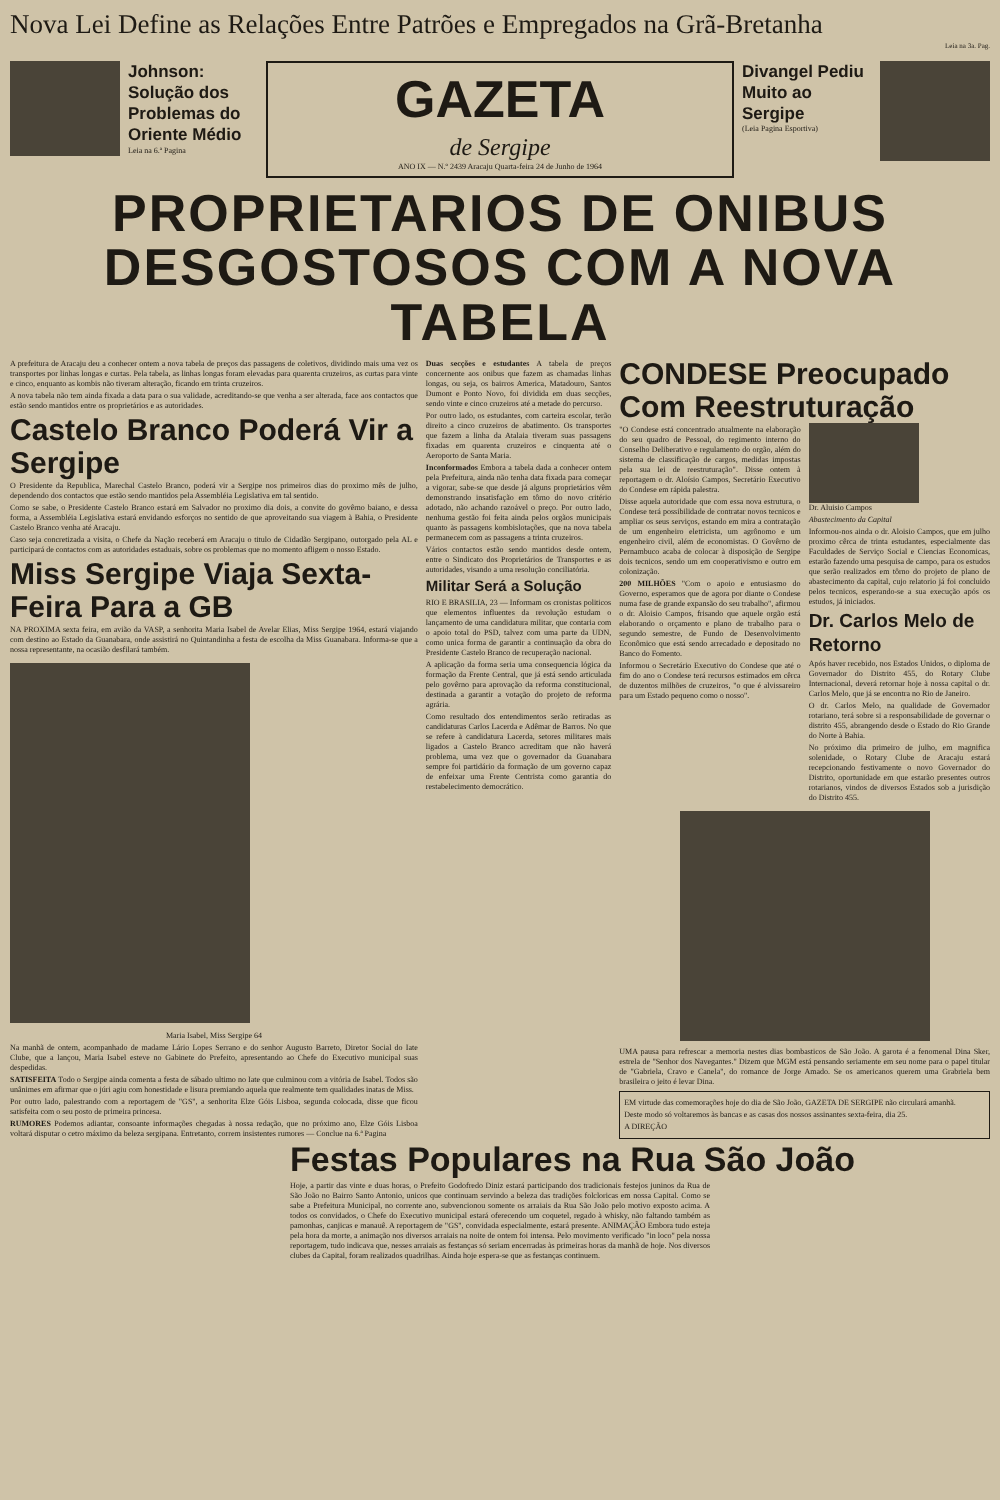Nova Lei Define as Relações Entre Patrões e Empregados na Grã-Bretanha
Leia na 3a. Pag.
Johnson: Solução dos Problemas do Oriente Médio
Leia na 6.ª Pagina
GAZETA
de Sergipe
ANO IX — N.º 2439 Aracaju Quarta-feira 24 de Junho de 1964
Divangel Pediu Muito ao Sergipe
(Leia Pagina Esportiva)
PROPRIETARIOS DE ONIBUS
DESGOSTOSOS COM A NOVA TABELA
A prefeitura de Aracaju deu a conhecer ontem a nova tabela de preços das passagens de coletivos, dividindo mais uma vez os transportes por linhas longas e curtas. Pela tabela, as linhas longas foram elevadas para quarenta cruzeiros, as curtas para vinte e cinco, enquanto as kombis não tiveram alteração, ficando em trinta cruzeiros.
A nova tabela não tem ainda fixada a data para o sua validade, acreditando-se que venha a ser alterada, face aos contactos que estão sendo mantidos entre os proprietários e as autoridades.
Castelo Branco Poderá Vir a Sergipe
O Presidente da Republica, Marechal Castelo Branco, poderá vir a Sergipe nos primeiros dias do proximo mês de julho, dependendo dos contactos que estão sendo mantidos pela Assembléia Legislativa em tal sentido.
Como se sabe, o Presidente Castelo Branco estará em Salvador no proximo dia dois, a convite do govêrno baiano, e dessa forma, a Assembléia Legislativa estará envidando esforços no sentido de que aproveitando sua viagem à Bahia, o Presidente Castelo Branco venha até Aracaju.
Caso seja concretizada a visita, o Chefe da Nação receberá em Aracaju o titulo de Cidadão Sergipano, outorgado pela AL e participará de contactos com as autoridades estaduais, sobre os problemas que no momento afligem o nosso Estado.
Miss Sergipe Viaja Sexta-Feira Para a GB
NA PROXIMA sexta feira, em avião da VASP, a senhorita Maria Isabel de Avelar Elias, Miss Sergipe 1964, estará viajando com destino ao Estado da Guanabara, onde assistirá no Quintandinha a festa de escolha da Miss Guanabara. Informa-se que a nossa representante, na ocasião desfilará também.
Maria Isabel, Miss Sergipe 64
Na manhã de ontem, acompanhado de madame Lário Lopes Serrano e do senhor Augusto Barreto, Diretor Social do Iate Clube, que a lançou, Maria Isabel esteve no Gabinete do Prefeito, apresentando ao Chefe do Executivo municipal suas despedidas.
SATISFEITA Todo o Sergipe ainda comenta a festa de sábado ultimo no Iate que culminou com a vitória de Isabel. Todos são unânimes em afirmar que o júri agiu com honestidade e lisura premiando aquela que realmente tem qualidades inatas de Miss.
Por outro lado, palestrando com a reportagem de "GS", a senhorita Elze Góis Lisboa, segunda colocada, disse que ficou satisfeita com o seu posto de primeira princesa.
RUMORES Podemos adiantar, consoante informações chegadas à nossa redação, que no próximo ano, Elze Góis Lisboa voltará disputar o cetro máximo da beleza sergipana. Entretanto, correm insistentes rumores — Conclue na 6.ª Pagina
Duas secções e estudantes A tabela de preços concernente aos onibus que fazem as chamadas linhas longas, ou seja, os bairros America, Matadouro, Santos Dumont e Ponto Novo, foi dividida em duas secções, sendo vinte e cinco cruzeiros até a metade do percurso.
Por outro lado, os estudantes, com carteira escolar, terão direito a cinco cruzeiros de abatimento. Os transportes que fazem a linha da Atalaia tiveram suas passagens fixadas em quarenta cruzeiros e cinquenta até o Aeroporto de Santa Maria.
Inconformados Embora a tabela dada a conhecer ontem pela Prefeitura, ainda não tenha data fixada para começar a vigorar, sabe-se que desde já alguns proprietários vêm demonstrando insatisfação em tôrno do novo critério adotado, não achando razoável o preço. Por outro lado, nenhuma gestão foi feita ainda pelos orgãos municipais quanto às passagens kombislotações, que na nova tabela permanecem com as passagens a trinta cruzeiros.
Vários contactos estão sendo mantidos desde ontem, entre o Sindicato dos Proprietários de Transportes e as autoridades, visando a uma resolução conciliatória.
Militar Será a Solução
RIO E BRASILIA, 23 — Informam os cronistas politicos que elementos influentes da revolução estudam o lançamento de uma candidatura militar, que contaria com o apoio total do PSD, talvez com uma parte da UDN, como unica forma de garantir a continuação da obra do Presidente Castelo Branco de recuperação nacional.
A aplicação da forma seria uma consequencia lógica da formação da Frente Central, que já está sendo articulada pelo govêrno para aprovação da reforma constitucional, destinada a garantir a votação do projeto de reforma agrária.
Como resultado dos entendimentos serão retiradas as candidaturas Carlos Lacerda e Adêmar de Barros. No que se refere à candidatura Lacerda, setores militares mais ligados a Castelo Branco acreditam que não haverá problema, uma vez que o governador da Guanabara sempre foi partidário da formação de um governo capaz de enfeixar uma Frente Centrista como garantia do restabelecimento democrático.
CONDESE Preocupado Com Reestruturação
"O Condese está concentrado atualmente na elaboração do seu quadro de Pessoal, do regimento interno do Conselho Deliberativo e regulamento do orgão, além do sistema de classificação de cargos, medidas impostas pela sua lei de reestruturação". Disse ontem à reportagem o dr. Aloísio Campos, Secretário Executivo do Condese em rápida palestra.
Disse aquela autoridade que com essa nova estrutura, o Condese terá possibilidade de contratar novos tecnicos e ampliar os seus serviços, estando em mira a contratação de um engenheiro eletricista, um agrônomo e um engenheiro civil, além de economistas. O Govêrno de Pernambuco acaba de colocar à disposição de Sergipe dois tecnicos, sendo um em cooperativismo e outro em colonização.
200 MILHÕES "Com o apoio e entusiasmo do Governo, esperamos que de agora por diante o Condese numa fase de grande expansão do seu trabalho", afirmou o dr. Aloisio Campos, frisando que aquele orgão está elaborando o orçamento e plano de trabalho para o segundo semestre, de Fundo de Desenvolvimento Econômico que está sendo arrecadado e depositado no Banco do Fomento.
Informou o Secretário Executivo do Condese que até o fim do ano o Condese terá recursos estimados em cêrca de duzentos milhões de cruzeiros, "o que é alvissareiro para um Estado pequeno como o nosso".
Dr. Aluisio Campos
Abastecimento da Capital
Informou-nos ainda o dr. Aloisio Campos, que em julho proximo cêrca de trinta estudantes, especialmente das Faculdades de Serviço Social e Ciencias Economicas, estarão fazendo uma pesquisa de campo, para os estudos que serão realizados em tôrno do projeto de plano de abastecimento da capital, cujo relatorio já foi concluido pelos tecnicos, esperando-se a sua execução após os estudos, já iniciados.
Dr. Carlos Melo de Retorno
Após haver recebido, nos Estados Unidos, o diploma de Governador do Distrito 455, do Rotary Clube Internacional, deverá retornar hoje à nossa capital o dr. Carlos Melo, que já se encontra no Rio de Janeiro.
O dr. Carlos Melo, na qualidade de Governador rotariano, terá sobre si a responsabilidade de governar o distrito 455, abrangendo desde o Estado do Rio Grande do Norte à Bahia.
No próximo dia primeiro de julho, em magnifica solenidade, o Rotary Clube de Aracaju estará recepcionando festivamente o novo Governador do Distrito, oportunidade em que estarão presentes outros rotarianos, vindos de diversos Estados sob a jurisdição do Distrito 455.
UMA pausa para refrescar a memoria nestes dias bombasticos de São João. A garota é a fenomenal Dina Sker, estrela de "Senhor dos Navegantes." Dizem que MGM está pensando seriamente em seu nome para o papel titular de "Gabriela, Cravo e Canela", do romance de Jorge Amado. Se os americanos querem uma Grabriela bem brasileira o jeito é levar Dina.
EM virtude das comemorações hoje do dia de São João, GAZETA DE SERGIPE não circulará amanhã.
Deste modo só voltaremos às bancas e as casas dos nossos assinantes sexta-feira, dia 25.
A DIREÇÃO
Festas Populares na Rua São João
Hoje, a partir das vinte e duas horas, o Prefeito Godofredo Diniz estará participando dos tradicionais festejos juninos da Rua de São João no Bairro Santo Antonio, unicos que continuam servindo a beleza das tradições folcloricas em nossa Capital. Como se sabe a Prefeitura Municipal, no corrente ano, subvencionou somente os arraiais da Rua São João pelo motivo exposto acima. A todos os convidados, o Chefe do Executivo municipal estará oferecendo um coquetel, regado à whisky, não faltando também as pamonhas, canjicas e manauê. A reportagem de "GS", convidada especialmente, estará presente. ANIMAÇÃO Embora tudo esteja pela hora da morte, a animação nos diversos arraiais na noite de ontem foi intensa. Pelo movimento verificado "in loco" pela nossa reportagem, tudo indicava que, nesses arraiais as festanças só seriam encerradas às primeiras horas da manhã de hoje. Nos diversos clubes da Capital, foram realizados quadrilhas. Ainda hoje espera-se que as festanças continuem.